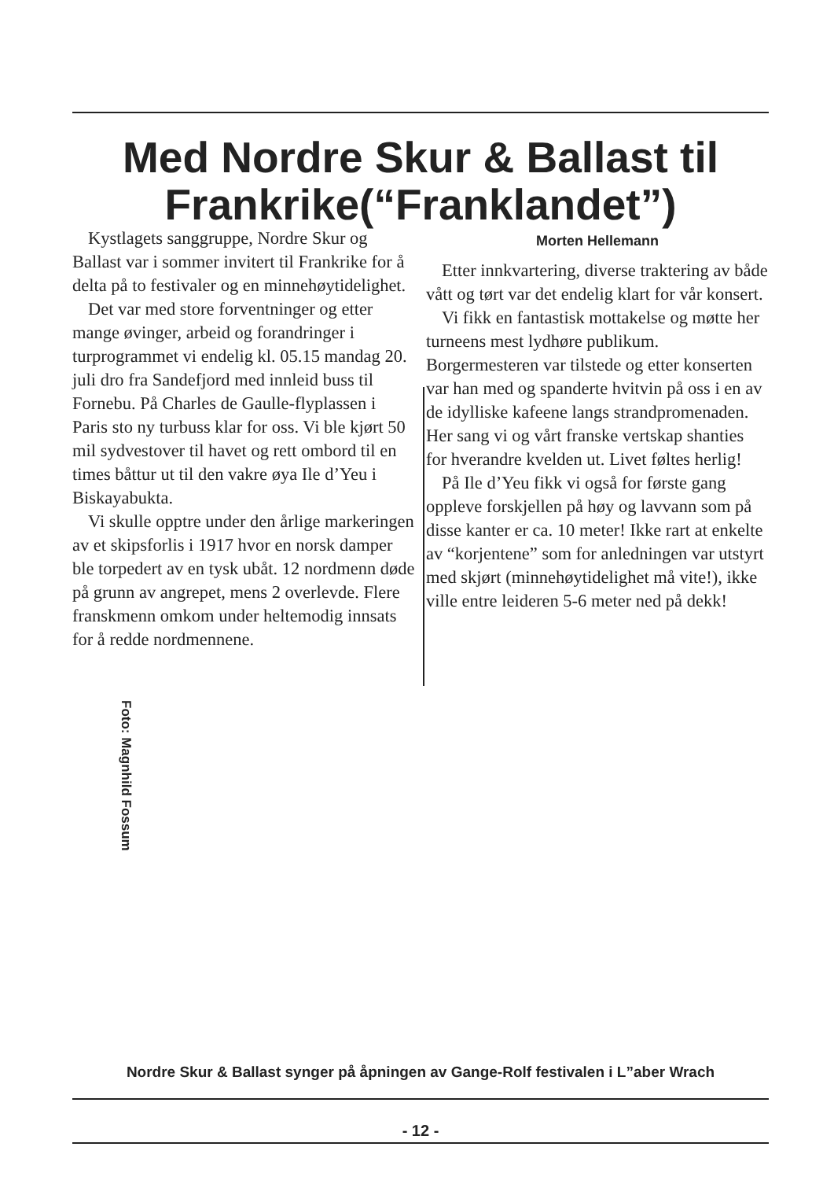Med Nordre Skur & Ballast til Frankrike(“Franklandet”)
Kystlagets sanggruppe, Nordre Skur og Ballast var i sommer invitert til Frankrike for å delta på to festivaler og en minnehøytidelighet.
Det var med store forventninger og etter mange øvinger, arbeid og forandringer i turprogrammet vi endelig kl. 05.15 mandag 20. juli dro fra Sandefjord med innleid buss til Fornebu. På Charles de Gaulle-flyplassen i Paris sto ny turbuss klar for oss. Vi ble kjørt 50 mil sydvestover til havet og rett ombord til en times båttur ut til den vakre øya Ile d’Yeu i Biskayabukta.
Vi skulle opptre under den årlige markeringen av et skipsforlis i 1917 hvor en norsk damper ble torpedert av en tysk ubåt. 12 nordmenn døde på grunn av angrepet, mens 2 overlevde. Flere franskmenn omkom under heltemodig innsats for å redde nordmennene.
Morten Hellemann
Etter innkvartering, diverse traktering av både vått og tørt var det endelig klart for vår konsert.
Vi fikk en fantastisk mottakelse og møtte her turneens mest lydhøre publikum. Borgermesteren var tilstede og etter konserten var han med og spanderte hvitvin på oss i en av de idylliske kafeene langs strandpromenaden. Her sang vi og vårt franske vertskap shanties for hverandre kvelden ut. Livet føltes herlig!
På Ile d’Yeu fikk vi også for første gang oppleve forskjellen på høy og lavvann som på disse kanter er ca. 10 meter! Ikke rart at enkelte av “korjentene” som for anledningen var utstyrt med skjørt (minnehøytidelighet må vite!), ikke ville entre leideren 5-6 meter ned på dekk!
Foto: Magnhild Fossum
Nordre Skur & Ballast synger på åpningen av Gange-Rolf festivalen i L”aber Wrach
- 12 -